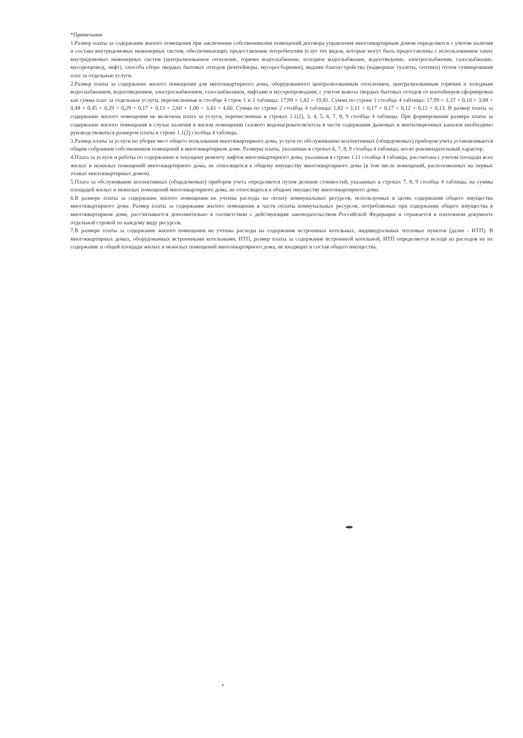*Примечание
1.Размер платы за содержание жилого помещения при заключении собственниками помещений договора управления многоквартирным домом определяется с учетом наличия и состава внутридомовых инженерных систем, обеспечивающих предоставление потребителям услуг тех видов, которые могут быть предоставлены с использованием таких внутридомовых инженерных систем (централизованное отопление, горячее водоснабжение, холодное водоснабжение, водоотведение, электроснабжение, газоснабжение, мусоропровод, лифт), способа сбора твердых бытовых отходов (контейнеры, мусоросборники), видами благоустройства (надворные туалеты, септики) путем суммирования плат за отдельные услуги.
2.Размер платы за содержание жилого помещения для многоквартирного дома, оборудованного централизованным отоплением, централизованным горячим и холодным водоснабжением, водоотведением, электроснабжением, газоснабжением, лифтами и мусоропроводами, с учетом вывоза твердых бытовых отходов от контейнеров сформирован как сумма плат за отдельные услуги, перечисленные в столбце 4 строк 1 и 2 таблицы: 17,99 + 1,82 = 19,81. Сумма по строке 1 столбца 4 таблицы: 17,99 = 1,37 + 0,10 + 3,08 + 0,48 + 0,45 + 0,29 + 0,29 + 0,17 + 0,13 + 2,60 + 1,00 + 3,43 + 4,60. Сумма по строке 2 столбца 4 таблицы: 1,82 = 1,11 + 0,17 + 0,17 + 0,12 + 0,12 + 0,13. В размер платы за содержание жилого помещения не включена плата за услуги, перечисленные в строках 1.1(2), 3, 4, 5, 6, 7, 8, 9 столбца 4 таблицы. При формировании размера платы за содержание жилого помещения в случае наличия в жилом помещении газового водонагревателя/котла в части содержания дымовых и вентиляционных каналов необходимо руководствоваться размером платы в строке 1.1(2) столбца 4 таблицы.
3.Размер платы за услуги по уборке мест общего пользования многоквартирного дома, услуги по обслуживанию коллективных (общедомовых) приборов учета устанавливается общим собранием собственников помещений в многоквартирном доме. Размеры платы, указанные в строках 6, 7, 8, 9 столбца 4 таблицы, носят рекомендательный характер.
4.Плата за услуги и работы по содержанию и текущему ремонту лифтов многоквартирного дома, указанная в строке 1.11 столбца 4 таблицы, рассчитана с учетом площади всех жилых и нежилых помещений многоквартирного дома, не относящихся к общему имуществу многоквартирного дома (в том числе помещений, расположенных на первых этажах многоквартирных домов).
5.Плата за обслуживание коллективных (общедомовых) приборов учета определяется путем деления стоимостей, указанных в строках 7, 8, 9 столбца 4 таблицы, на суммы площадей жилых и нежилых помещений многоквартирного дома, не относящихся к общему имуществу многоквартирного дома.
6.В размере платы за содержание жилого помещения не учтены расходы на оплату коммунальных ресурсов, используемых в целях содержания общего имущества многоквартирного дома. Размер платы за содержание жилого помещения в части оплаты коммунальных ресурсов, потребляемых при содержании общего имущества в многоквартирном доме, рассчитывается дополнительно в соответствии с действующим законодательством Российской Федерации и отражается в платежном документе отдельной строкой по каждому виду ресурсов.
7.В размере платы за содержание жилого помещения не учтены расходы на содержание встроенных котельных, индивидуальных тепловых пунктов (далее - ИТП). В многоквартирных домах, оборудованных встроенными котельными, ИТП, размер платы за содержание встроенной котельной, ИТП определяется исходя из расходов на их содержание и общей площади жилых и нежилых помещений многоквартирного дома, не входящих в состав общего имущества.